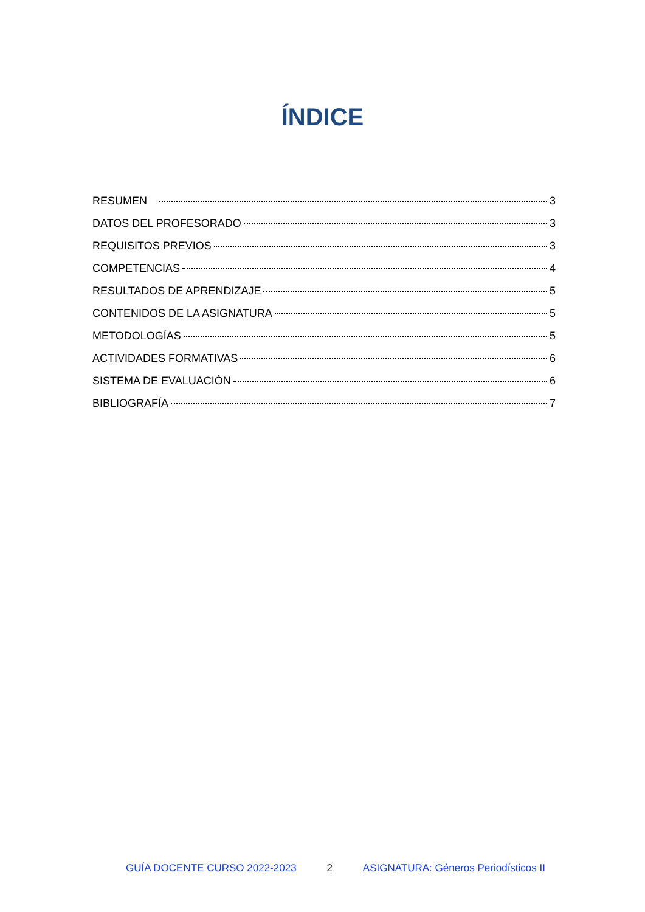ÍNDICE
RESUMEN 3
DATOS DEL PROFESORADO 3
REQUISITOS PREVIOS 3
COMPETENCIAS 4
RESULTADOS DE APRENDIZAJE 5
CONTENIDOS DE LA ASIGNATURA 5
METODOLOGÍAS 5
ACTIVIDADES FORMATIVAS 6
SISTEMA DE EVALUACIÓN 6
BIBLIOGRAFÍA 7
GUÍA DOCENTE CURSO 2022-2023 2 ASIGNATURA: Géneros Periodísticos II